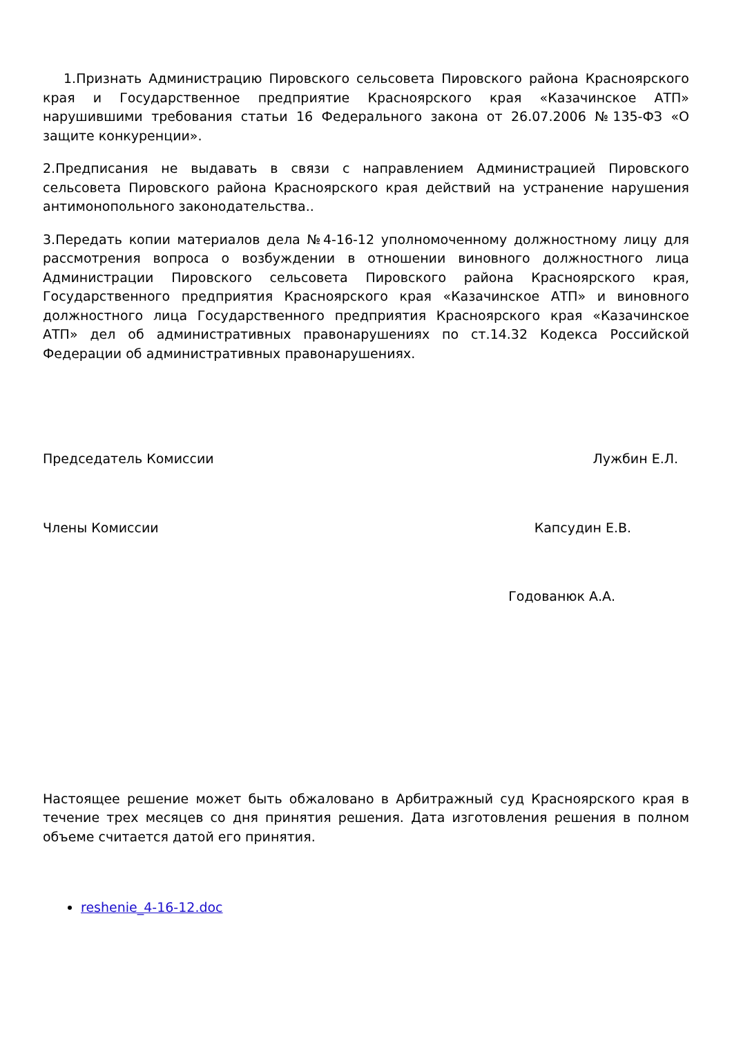1.Признать Администрацию Пировского сельсовета Пировского района Красноярского края и Государственное предприятие Красноярского края «Казачинское АТП» нарушившими требования статьи 16 Федерального закона от 26.07.2006 №135-ФЗ «О защите конкуренции».
2.Предписания не выдавать в связи с направлением Администрацией Пировского сельсовета Пировского района Красноярского края действий на устранение нарушения антимонопольного законодательства..
3.Передать копии материалов дела №4-16-12 уполномоченному должностному лицу для рассмотрения вопроса о возбуждении в отношении виновного должностного лица Администрации Пировского сельсовета Пировского района Красноярского края, Государственного предприятия Красноярского края «Казачинское АТП» и виновного должностного лица Государственного предприятия Красноярского края «Казачинское АТП» дел об административных правонарушениях по ст.14.32 Кодекса Российской Федерации об административных правонарушениях.
Председатель Комиссии Лужбин Е.Л.
Члены Комиссии Капсудин Е.В.
Годованюк А.А.
Настоящее решение может быть обжаловано в Арбитражный суд Красноярского края в течение трех месяцев со дня принятия решения. Дата изготовления решения в полном объеме считается датой его принятия.
reshenie_4-16-12.doc